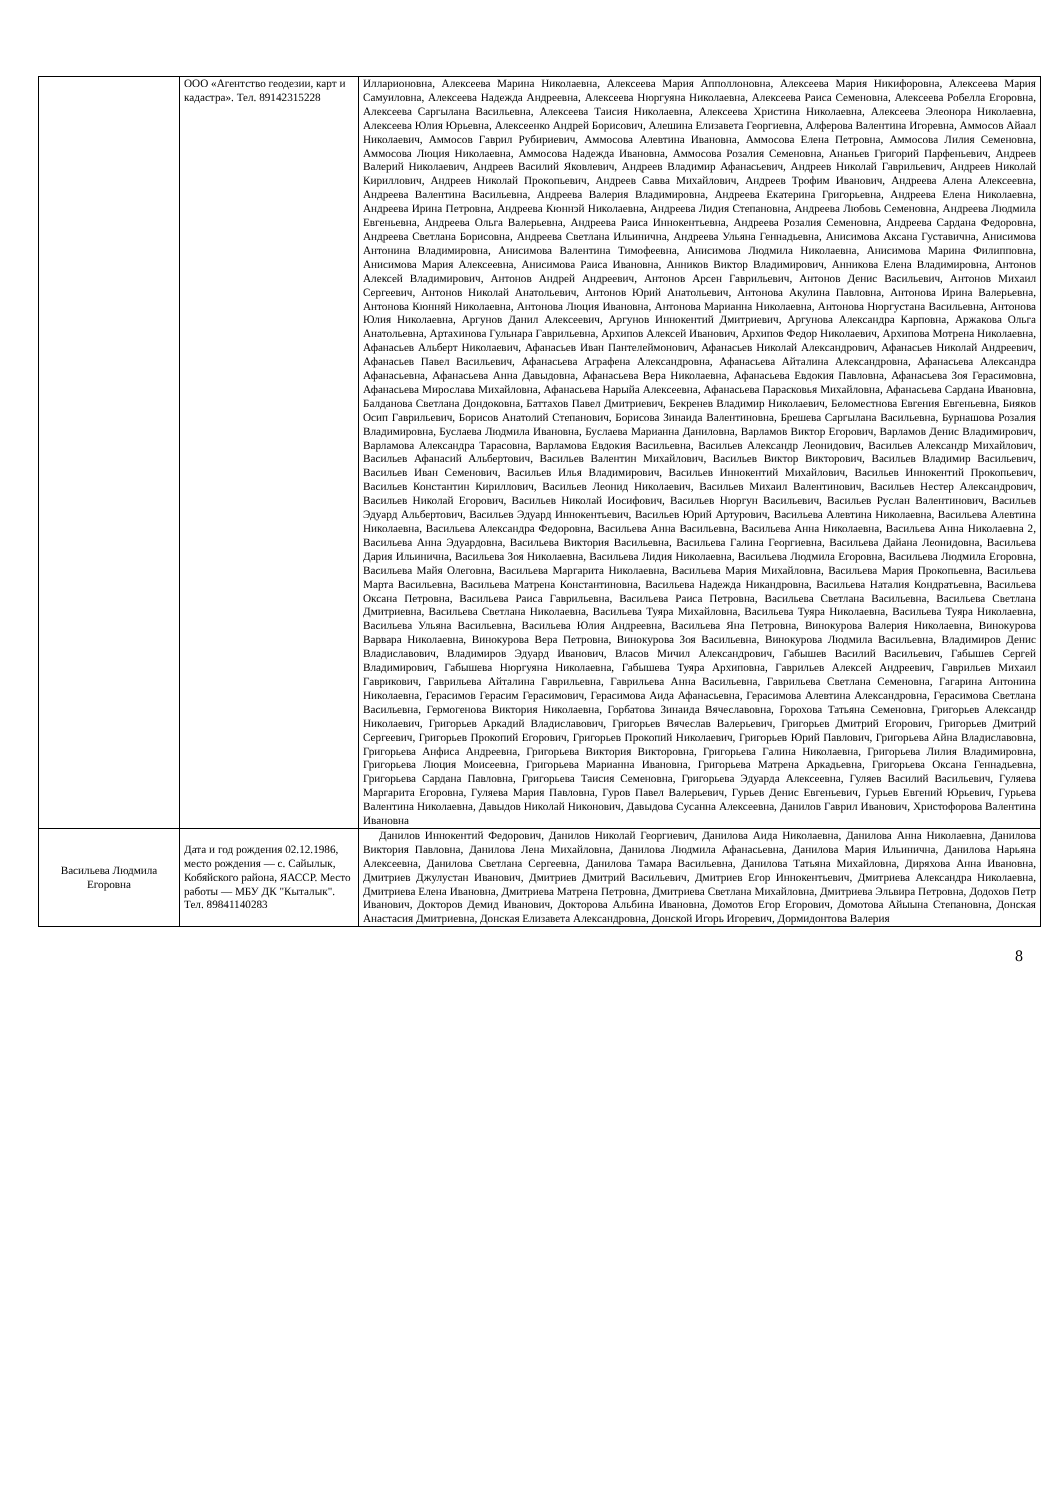| | ООО «Агентство геодезии, карт и кадастра». Тел. 89142315228 | Илларионовна, Алексеева Марина Николаевна, Алексеева Мария Апполлоновна, Алексеева Мария Никифоровна, Алексеева Мария Самуиловна, Алексеева Надежда Андреевна, Алексеева Нюргуяна Николаевна, Алексеева Раиса Семеновна, Алексеева Робелла Егоровна, Алексеева Саргылана Васильевна, Алексеева Таисия Николаевна, Алексеева Христина Николаевна, Алексеева Элеонора Николаевна, Алексеева Юлия Юрьевна, Алексеенко Андрей Борисович, Алешина Елизавета Георгиевна, Алферова Валентина Игоревна, Аммосов Айаал Николаевич, Аммосов Гаврил Рубириевич, Аммосова Алевтина Ивановна, Аммосова Елена Петровна, Аммосова Лилия Семеновна, Аммосова Люция Николаевна, Аммосова Надежда Ивановна, Аммосова Розалия Семеновна, Ананьев Григорий Парфеньевич, Андреев Валерий Николаевич, Андреев Василий Яковлевич, Андреев Владимир Афанасьевич, Андреев Николай Гаврильевич, Андреев Николай Кириллович, Андреев Николай Прокопьевич, Андреев Савва Михайлович, Андреев Трофим Иванович, Андреева Алена Алексеевна, Андреева Валентина Васильевна, Андреева Валерия Владимировна, Андреева Екатерина Григорьевна, Андреева Елена Николаевна, Андреева Ирина Петровна, Андреева Кюннэй Николаевна, Андреева Лидия Степановна, Андреева Любовь Семеновна, Андреева Людмила Евгеньевна, Андреева Ольга Валерьевна, Андреева Раиса Иннокентьевна, Андреева Розалия Семеновна, Андреева Сардана Федоровна, Андреева Светлана Борисовна, Андреева Светлана Ильинична, Андреева Ульяна Геннадьевна, Анисимова Аксана Густавична, Анисимова Антонина Владимировна, Анисимова Валентина Тимофеевна, Анисимова Людмила Николаевна, Анисимова Марина Филипповна, Анисимова Мария Алексеевна, Анисимова Раиса Ивановна, Анников Виктор Владимирович, Анникова Елена Владимировна, Антонов Алексей Владимирович, Антонов Андрей Андреевич, Антонов Арсен Гаврильевич, Антонов Денис Васильевич, Антонов Михаил Сергеевич, Антонов Николай Анатольевич, Антонов Юрий Анатольевич, Антонова Акулина Павловна, Антонова Ирина Валерьевна, Антонова Кюнняй Николаевна, Антонова Люция Ивановна, Антонова Марианна Николаевна, Антонова Нюргустана Васильевна, Антонова Юлия Николаевна, Аргунов Данил Алексеевич, Аргунов Иннокентий Дмитриевич, Аргунова Александра Карповна, Аржакова Ольга Анатольевна, Артахинова Гульнара Гаврильевна, Архипов Алексей Иванович, Архипов Федор Николаевич, Архипова Мотрена Николаевна, Афанасьев Альберт Николаевич, Афанасьев Иван Пантелеймонович, Афанасьев Николай Александрович, Афанасьев Николай Андреевич, Афанасьев Павел Васильевич, Афанасьева Аграфена Александровна, Афанасьева Айталина Александровна, Афанасьева Александра Афанасьевна, Афанасьева Анна Давыдовна, Афанасьева Вера Николаевна, Афанасьева Евдокия Павловна, Афанасьева Зоя Герасимовна, Афанасьева Мирослава Михайловна, Афанасьева Нарыйа Алексеевна, Афанасьева Парасковья Михайловна, Афанасьева Сардана Ивановна, Балданова Светлана Дондоковна, Баттахов Павел Дмитриевич, Бекренев Владимир Николаевич, Беломестнова Евгения Евгеньевна, Бияков Осип Гаврильевич, Борисов Анатолий Степанович, Борисова Зинаида Валентиновна, Брешева Саргылана Васильевна, Бурнашова Розалия Владимировна, Буслаева Людмила Ивановна, Буслаева Марианна Даниловна, Варламов Виктор Егорович, Варламов Денис Владимирович, Варламова Александра Тарасовна, Варламова Евдокия Васильевна, Васильев Александр Леонидович, Васильев Александр Михайлович, Васильев Афанасий Альбертович, Васильев Валентин Михайлович, Васильев Виктор Викторович, Васильев Владимир Васильевич, Васильев Иван Семенович, Васильев Илья Владимирович, Васильев Иннокентий Михайлович, Васильев Иннокентий Прокопьевич, Васильев Константин Кириллович, Васильев Леонид Николаевич, Васильев Михаил Валентинович, Васильев Нестер Александрович, Васильев Николай Егорович, Васильев Николай Иосифович, Васильев Нюргун Васильевич, Васильев Руслан Валентинович, Васильев Эдуард Альбертович, Васильев Эдуард Иннокентьевич, Васильев Юрий Артурович, Васильева Алевтина Николаевна, Васильева Алевтина Николаевна, Васильева Александра Федоровна, Васильева Анна Васильевна, Васильева Анна Николаевна, Васильева Анна Николаевна 2, Васильева Анна Эдуардовна, Васильева Виктория Васильевна, Васильева Галина Георгиевна, Васильева Дайана Леонидовна, Васильева Дария Ильинична, Васильева Зоя Николаевна, Васильева Лидия Николаевна, Васильева Людмила Егоровна, Васильева Людмила Егоровна, Васильева Майя Олеговна, Васильева Маргарита Николаевна, Васильева Мария Михайловна, Васильева Мария Прокопьевна, Васильева Марта Васильевна, Васильева Матрена Константиновна, Васильева Надежда Никандровна, Васильева Наталия Кондратьевна, Васильева Оксана Петровна, Васильева Раиса Гаврильевна, Васильева Раиса Петровна, Васильева Светлана Васильевна, Васильева Светлана Дмитриевна, Васильева Светлана Николаевна, Васильева Туяра Михайловна, Васильева Туяра Николаевна, Васильева Туяра Николаевна, Васильева Ульяна Васильевна, Васильева Юлия Андреевна, Васильева Яна Петровна, Винокурова Валерия Николаевна, Винокурова Варвара Николаевна, Винокурова Вера Петровна, Винокурова Зоя Васильевна, Винокурова Людмила Васильевна, Владимиров Денис Владиславович, Владимиров Эдуард Иванович, Власов Мичил Александрович, Габышев Василий Васильевич, Габышев Сергей Владимирович, Габышева Нюргуяна Николаевна, Габышева Туяра Архиповна, Гаврильев Алексей Андреевич, Гаврильев Михаил Гаврикович, Гаврильева Айталина Гаврильевна, Гаврильева Анна Васильевна, Гаврильева Светлана Семеновна, Гагарина Антонина Николаевна, Герасимов Герасим Герасимович, Герасимова Аида Афанасьевна, Герасимова Алевтина Александровна, Герасимова Светлана Васильевна, Гермогенова Виктория Николаевна, Горбатова Зинаида Вячеславовна, Горохова Татьяна Семеновна, Григорьев Александр Николаевич, Григорьев Аркадий Владиславович, Григорьев Вячеслав Валерьевич, Григорьев Дмитрий Егорович, Григорьев Дмитрий Сергеевич, Григорьев Прокопий Егорович, Григорьев Прокопий Николаевич, Григорьев Юрий Павлович, Григорьева Айна Владиславовна, Григорьева Анфиса Андреевна, Григорьева Виктория Викторовна, Григорьева Галина Николаевна, Григорьева Лилия Владимировна, Григорьева Люция Моисеевна, Григорьева Марианна Ивановна, Григорьева Матрена Аркадьевна, Григорьева Оксана Геннадьевна, Григорьева Сардана Павловна, Григорьева Таисия Семеновна, Григорьева Эдуарда Алексеевна, Гуляев Василий Васильевич, Гуляева Маргарита Егоровна, Гуляева Мария Павловна, Гуров Павел Валерьевич, Гурьев Денис Евгеньевич, Гурьев Евгений Юрьевич, Гурьева Валентина Николаевна, Давыдов Николай Никонович, Давыдова Сусанна Алексеевна, Данилов Гаврил Иванович, Христофорова Валентина Ивановна |
| Васильева Людмила Егоровна | Дата и год рождения 02.12.1986, место рождения — с. Сайылык, Кобяйского района, ЯАССР. Место работы — МБУ ДК "Кыталык". Тел. 89841140283 | Данилов Иннокентий Федорович, Данилов Николай Георгиевич, Данилова Аида Николаевна, Данилова Анна Николаевна, Данилова Виктория Павловна, Данилова Лена Михайловна, Данилова Людмила Афанасьевна, Данилова Мария Ильинична, Данилова Нарьяна Алексеевна, Данилова Светлана Сергеевна, Данилова Тамара Васильевна, Данилова Татьяна Михайловна, Диряхова Анна Ивановна, Дмитриев Джулустан Иванович, Дмитриев Дмитрий Васильевич, Дмитриев Егор Иннокентьевич, Дмитриева Александра Николаевна, Дмитриева Елена Ивановна, Дмитриева Матрена Петровна, Дмитриева Светлана Михайловна, Дмитриева Эльвира Петровна, Додохов Петр Иванович, Докторов Демид Иванович, Докторова Альбина Ивановна, Домотов Егор Егорович, Домотова Айыына Степановна, Донская Анастасия Дмитриевна, Донская Елизавета Александровна, Донской Игорь Игоревич, Дормидонтова Валерия |
8